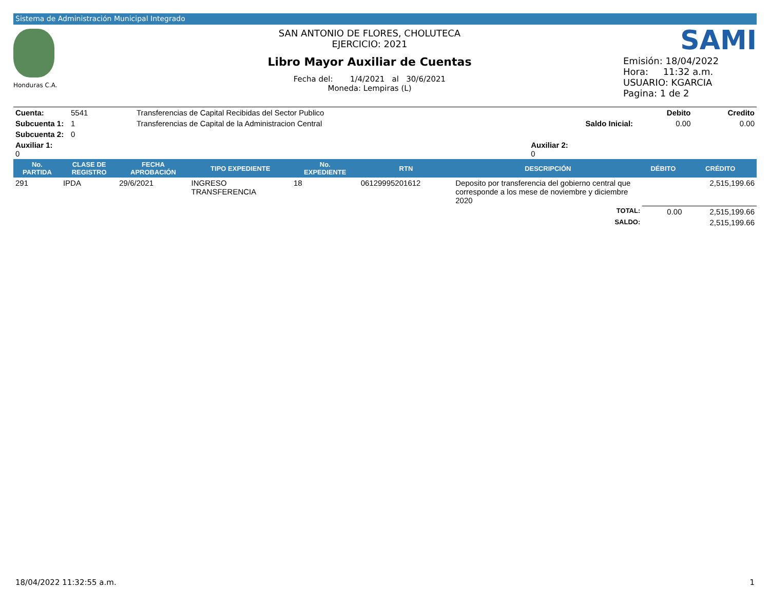Sistema de Administración Municipal Integrado
Honduras C.A.
SAN ANTONIO DE FLORES, CHOLUTECA
EJERCICIO: 2021
Libro Mayor Auxiliar de Cuentas
Fecha del: 1/4/2021 al 30/6/2021
Moneda: Lempiras (L)
SAMI
Emisión: 18/04/2022
Hora: 11:32 a.m.
USUARIO: KGARCIA
Pagina: 1 de 2
| Cuenta: | 5541 | Transferencias de Capital Recibidas del Sector Publico | | Debito | Credito |
| Subcuenta 1: | 1 | Transferencias de Capital de la Administracion Central | Saldo Inicial: | 0.00 | 0.00 |
| Subcuenta 2: | 0 | | | | |
| Auxiliar 1: 0 | | | Auxiliar 2: 0 | | |
| No. PARTIDA | CLASE DE REGISTRO | FECHA APROBACIÓN | TIPO EXPEDIENTE | No. EXPEDIENTE | RTN | DESCRIPCIÓN | DÉBITO | CRÉDITO |
| --- | --- | --- | --- | --- | --- | --- | --- | --- |
| 291 | IPDA | 29/6/2021 | INGRESO TRANSFERENCIA | 18 | 06129995201612 | Deposito por transferencia del gobierno central que corresponde a los mese de noviembre y diciembre 2020 | | 2,515,199.66 |
| | | | | | | TOTAL: | 0.00 | 2,515,199.66 |
| | | | | | | SALDO: | | 2,515,199.66 |
18/04/2022 11:32:55 a.m. 1